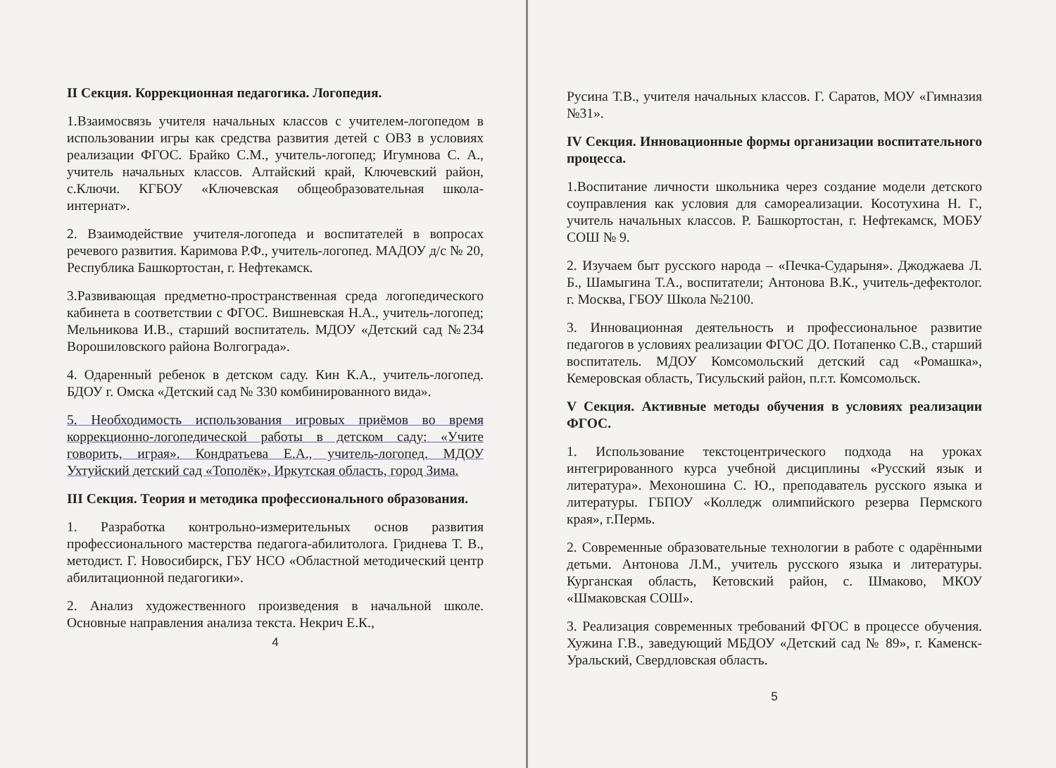II Секция. Коррекционная педагогика. Логопедия.
1.Взаимосвязь учителя начальных классов с учителем-логопедом в использовании игры как средства развития детей с ОВЗ в условиях реализации ФГОС. Брайко С.М., учитель-логопед; Игумнова С. А., учитель начальных классов. Алтайский край, Ключевский район, с.Ключи. КГБОУ «Ключевская общеобразовательная школа-интернат».
2. Взаимодействие учителя-логопеда и воспитателей в вопросах речевого развития. Каримова Р.Ф., учитель-логопед. МАДОУ д/с № 20, Республика Башкортостан, г. Нефтекамск.
3.Развивающая предметно-пространственная среда логопедического кабинета в соответствии с ФГОС. Вишневская Н.А., учитель-логопед; Мельникова И.В., старший воспитатель. МДОУ «Детский сад №234 Ворошиловского района Волгограда».
4. Одаренный ребенок в детском саду. Кин К.А., учитель-логопед. БДОУ г. Омска «Детский сад № 330 комбинированного вида».
5. Необходимость использования игровых приёмов во время коррекционно-логопедической работы в детском саду: «Учите говорить, играя». Кондратьева Е.А., учитель-логопед. МДОУ Ухтуйский детский сад «Тополёк», Иркутская область, город Зима.
III Секция. Теория и методика профессионального образования.
1. Разработка контрольно-измерительных основ развития профессионального мастерства педагога-абилитолога. Гриднева Т. В., методист. Г. Новосибирск, ГБУ НСО «Областной методический центр абилитационной педагогики».
2. Анализ художественного произведения в начальной школе. Основные направления анализа текста. Некрич Е.К.,
4
Русина Т.В., учителя начальных классов. Г. Саратов, МОУ «Гимназия №31».
IV Секция. Инновационные формы организации воспитательного процесса.
1.Воспитание личности школьника через создание модели детского соуправления как условия для самореализации. Косотухина Н. Г., учитель начальных классов. Р. Башкортостан, г. Нефтекамск, МОБУ СОШ № 9.
2. Изучаем быт русского народа – «Печка-Сударыня». Джоджаева Л. Б., Шамыгина Т.А., воспитатели; Антонова В.К., учитель-дефектолог. г. Москва, ГБОУ Школа №2100.
3. Инновационная деятельность и профессиональное развитие педагогов в условиях реализации ФГОС ДО. Потапенко С.В., старший воспитатель. МДОУ Комсомольский детский сад «Ромашка», Кемеровская область, Тисульский район, п.г.т. Комсомольск.
V Секция. Активные методы обучения в условиях реализации ФГОС.
1. Использование текстоцентрического подхода на уроках интегрированного курса учебной дисциплины «Русский язык и литература». Мехоношина С. Ю., преподаватель русского языка и литературы. ГБПОУ «Колледж олимпийского резерва Пермского края», г.Пермь.
2. Современные образовательные технологии в работе с одарёнными детьми. Антонова Л.М., учитель русского языка и литературы. Курганская область, Кетовский район, с. Шмаково, МКОУ «Шмаковская СОШ».
3. Реализация современных требований ФГОС в процессе обучения. Хужина Г.В., заведующий МБДОУ «Детский сад № 89», г. Каменск-Уральский, Свердловская область.
5